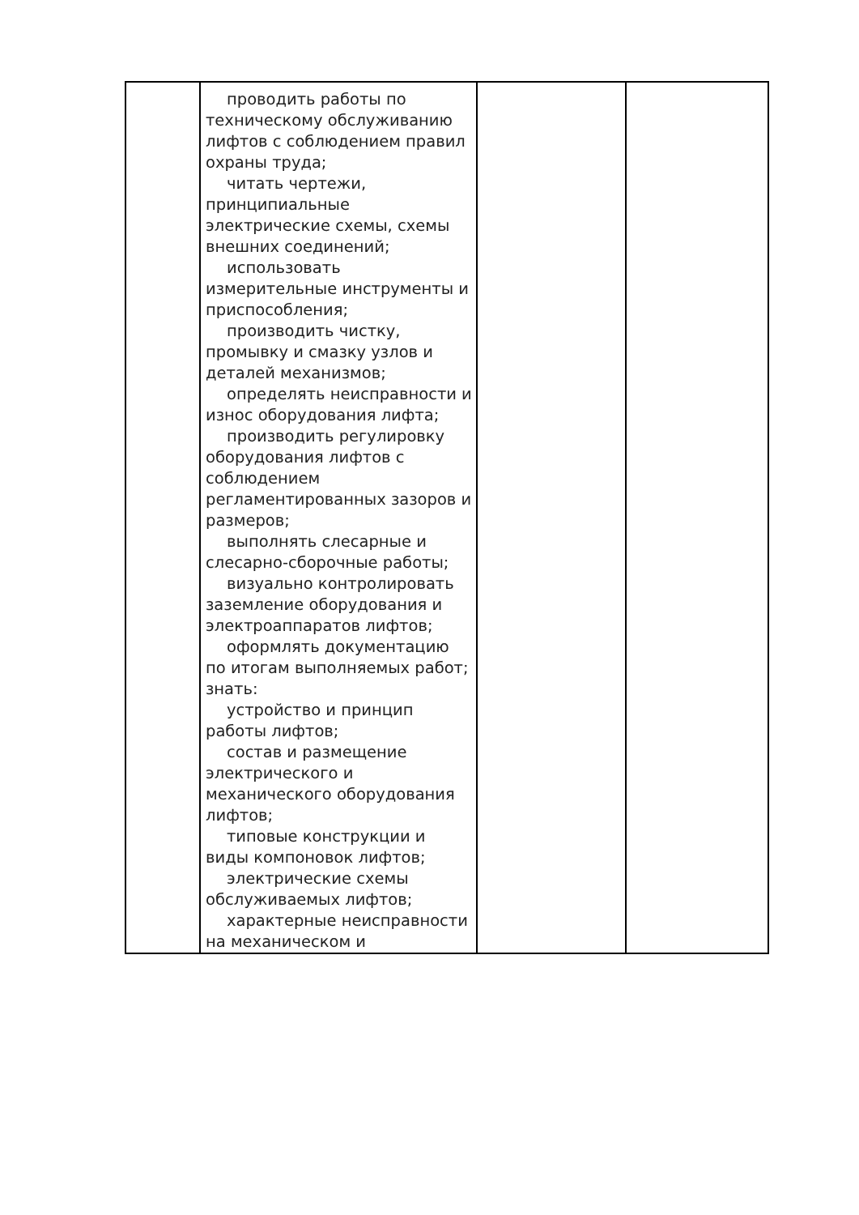| | проводить работы по техническому обслуживанию лифтов с соблюдением правил охраны труда; читать чертежи, принципиальные электрические схемы, схемы внешних соединений; использовать измерительные инструменты и приспособления; производить чистку, промывку и смазку узлов и деталей механизмов; определять неисправности и износ оборудования лифта; производить регулировку оборудования лифтов с соблюдением регламентированных зазоров и размеров; выполнять слесарные и слесарно-сборочные работы; визуально контролировать заземление оборудования и электроаппаратов лифтов; оформлять документацию по итогам выполняемых работ; знать: устройство и принцип работы лифтов; состав и размещение электрического и механического оборудования лифтов; типовые конструкции и виды компоновок лифтов; электрические схемы обслуживаемых лифтов; характерные неисправности на механическом и | | |